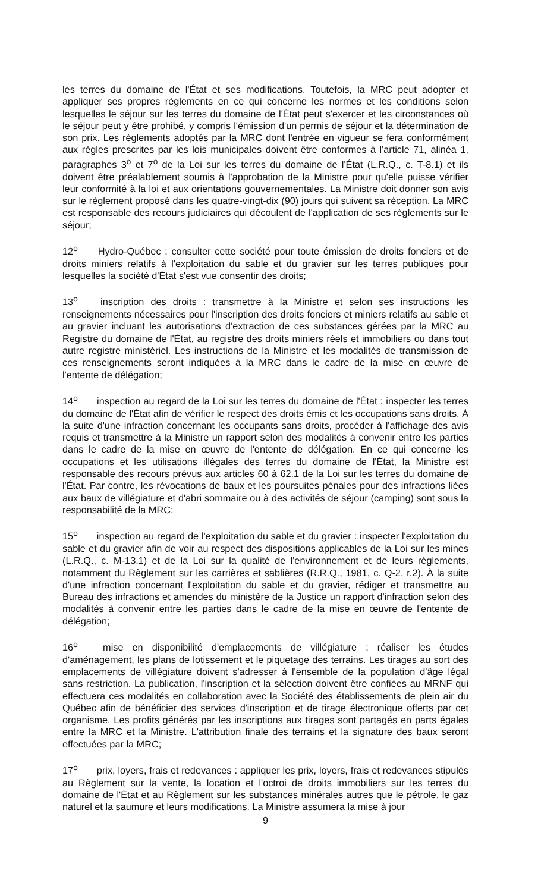les terres du domaine de l'État et ses modifications. Toutefois, la MRC peut adopter et appliquer ses propres règlements en ce qui concerne les normes et les conditions selon lesquelles le séjour sur les terres du domaine de l'État peut s'exercer et les circonstances où le séjour peut y être prohibé, y compris l'émission d'un permis de séjour et la détermination de son prix. Les règlements adoptés par la MRC dont l'entrée en vigueur se fera conformément aux règles prescrites par les lois municipales doivent être conformes à l'article 71, alinéa 1, paragraphes 3<sup>o</sup> et 7<sup>o</sup> de la Loi sur les terres du domaine de l'État (L.R.Q., c. T-8.1) et ils doivent être préalablement soumis à l'approbation de la Ministre pour qu'elle puisse vérifier leur conformité à la loi et aux orientations gouvernementales. La Ministre doit donner son avis sur le règlement proposé dans les quatre-vingt-dix (90) jours qui suivent sa réception. La MRC est responsable des recours judiciaires qui découlent de l'application de ses règlements sur le séjour;
12<sup>o</sup> Hydro-Québec : consulter cette société pour toute émission de droits fonciers et de droits miniers relatifs à l'exploitation du sable et du gravier sur les terres publiques pour lesquelles la société d'État s'est vue consentir des droits;
13<sup>o</sup> inscription des droits : transmettre à la Ministre et selon ses instructions les renseignements nécessaires pour l'inscription des droits fonciers et miniers relatifs au sable et au gravier incluant les autorisations d'extraction de ces substances gérées par la MRC au Registre du domaine de l'État, au registre des droits miniers réels et immobiliers ou dans tout autre registre ministériel. Les instructions de la Ministre et les modalités de transmission de ces renseignements seront indiquées à la MRC dans le cadre de la mise en œuvre de l'entente de délégation;
14<sup>o</sup> inspection au regard de la Loi sur les terres du domaine de l'État : inspecter les terres du domaine de l'État afin de vérifier le respect des droits émis et les occupations sans droits. À la suite d'une infraction concernant les occupants sans droits, procéder à l'affichage des avis requis et transmettre à la Ministre un rapport selon des modalités à convenir entre les parties dans le cadre de la mise en œuvre de l'entente de délégation. En ce qui concerne les occupations et les utilisations illégales des terres du domaine de l'État, la Ministre est responsable des recours prévus aux articles 60 à 62.1 de la Loi sur les terres du domaine de l'État. Par contre, les révocations de baux et les poursuites pénales pour des infractions liées aux baux de villégiature et d'abri sommaire ou à des activités de séjour (camping) sont sous la responsabilité de la MRC;
15<sup>o</sup> inspection au regard de l'exploitation du sable et du gravier : inspecter l'exploitation du sable et du gravier afin de voir au respect des dispositions applicables de la Loi sur les mines (L.R.Q., c. M-13.1) et de la Loi sur la qualité de l'environnement et de leurs règlements, notamment du Règlement sur les carrières et sablières (R.R.Q., 1981, c. Q-2, r.2). À la suite d'une infraction concernant l'exploitation du sable et du gravier, rédiger et transmettre au Bureau des infractions et amendes du ministère de la Justice un rapport d'infraction selon des modalités à convenir entre les parties dans le cadre de la mise en œuvre de l'entente de délégation;
16<sup>o</sup> mise en disponibilité d'emplacements de villégiature : réaliser les études d'aménagement, les plans de lotissement et le piquetage des terrains. Les tirages au sort des emplacements de villégiature doivent s'adresser à l'ensemble de la population d'âge légal sans restriction. La publication, l'inscription et la sélection doivent être confiées au MRNF qui effectuera ces modalités en collaboration avec la Société des établissements de plein air du Québec afin de bénéficier des services d'inscription et de tirage électronique offerts par cet organisme. Les profits générés par les inscriptions aux tirages sont partagés en parts égales entre la MRC et la Ministre. L'attribution finale des terrains et la signature des baux seront effectuées par la MRC;
17<sup>o</sup> prix, loyers, frais et redevances : appliquer les prix, loyers, frais et redevances stipulés au Règlement sur la vente, la location et l'octroi de droits immobiliers sur les terres du domaine de l'État et au Règlement sur les substances minérales autres que le pétrole, le gaz naturel et la saumure et leurs modifications. La Ministre assumera la mise à jour
9